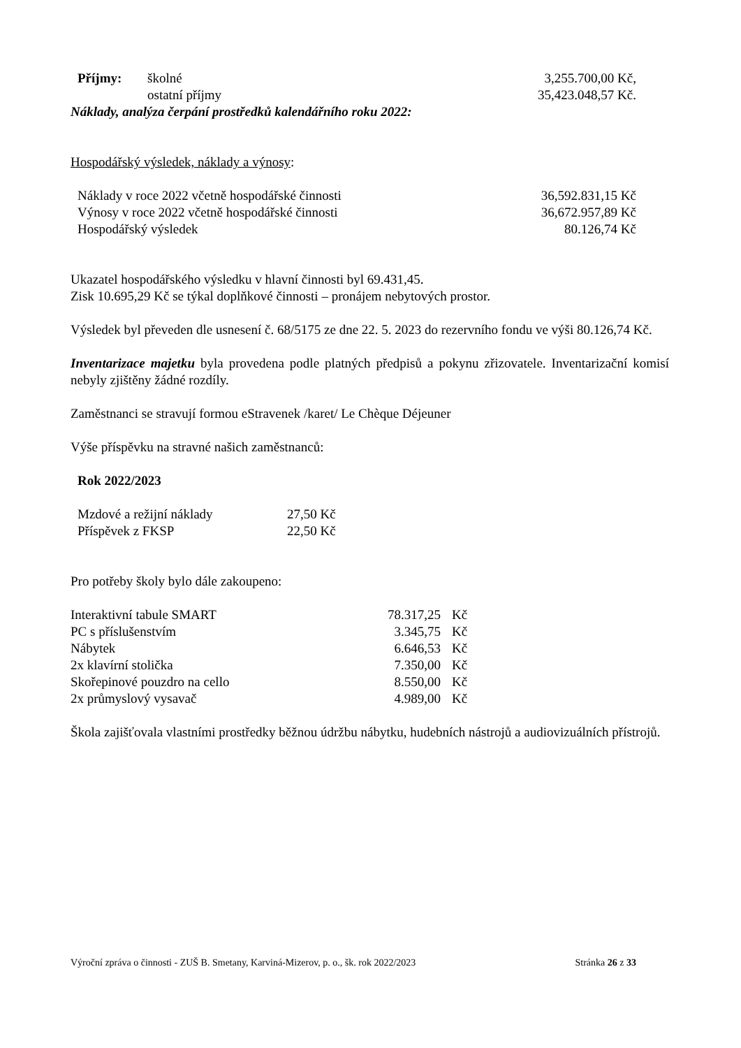| Příjmy: | školné | 3,255.700,00 Kč, |
| | ostatní příjmy | 35,423.048,57 Kč. |
Náklady, analýza čerpání prostředků kalendářního roku 2022:
Hospodářský výsledek, náklady a výnosy:
| Náklady v roce 2022 včetně hospodářské činnosti | 36,592.831,15 Kč |
| Výnosy v roce 2022 včetně hospodářské činnosti | 36,672.957,89 Kč |
| Hospodářský výsledek | 80.126,74 Kč |
Ukazatel hospodářského výsledku v hlavní činnosti byl 69.431,45.
Zisk 10.695,29 Kč se týkal doplňkové činnosti – pronájem nebytových prostor.
Výsledek byl převeden dle usnesení č. 68/5175 ze dne 22. 5. 2023 do rezervního fondu ve výši 80.126,74 Kč.
Inventarizace majetku byla provedena podle platných předpisů a pokynu zřizovatele. Inventarizační komisí nebyly zjištěny žádné rozdíly.
Zaměstnanci se stravují formou eStravenek /karet/ Le Chèque Déjeuner
Výše příspěvku na stravné našich zaměstnanců:
Rok 2022/2023
| Mzdové a režijní náklady | 27,50 Kč |
| Příspěvek z FKSP | 22,50 Kč |
Pro potřeby školy bylo dále zakoupeno:
| Interaktivní tabule SMART | 78.317,25 | Kč |
| PC s příslušenstvím | 3.345,75 | Kč |
| Nábytek | 6.646,53 | Kč |
| 2x klavírní stolička | 7.350,00 | Kč |
| Skořepinové pouzdro na cello | 8.550,00 | Kč |
| 2x průmyslový vysavač | 4.989,00 | Kč |
Škola zajišťovala vlastními prostředky běžnou údržbu nábytku, hudebních nástrojů a audiovizuálních přístrojů.
Výroční zpráva o činnosti - ZUŠ B. Smetany, Karviná-Mizerov, p. o., šk. rok 2022/2023 Stránka 26 z 33